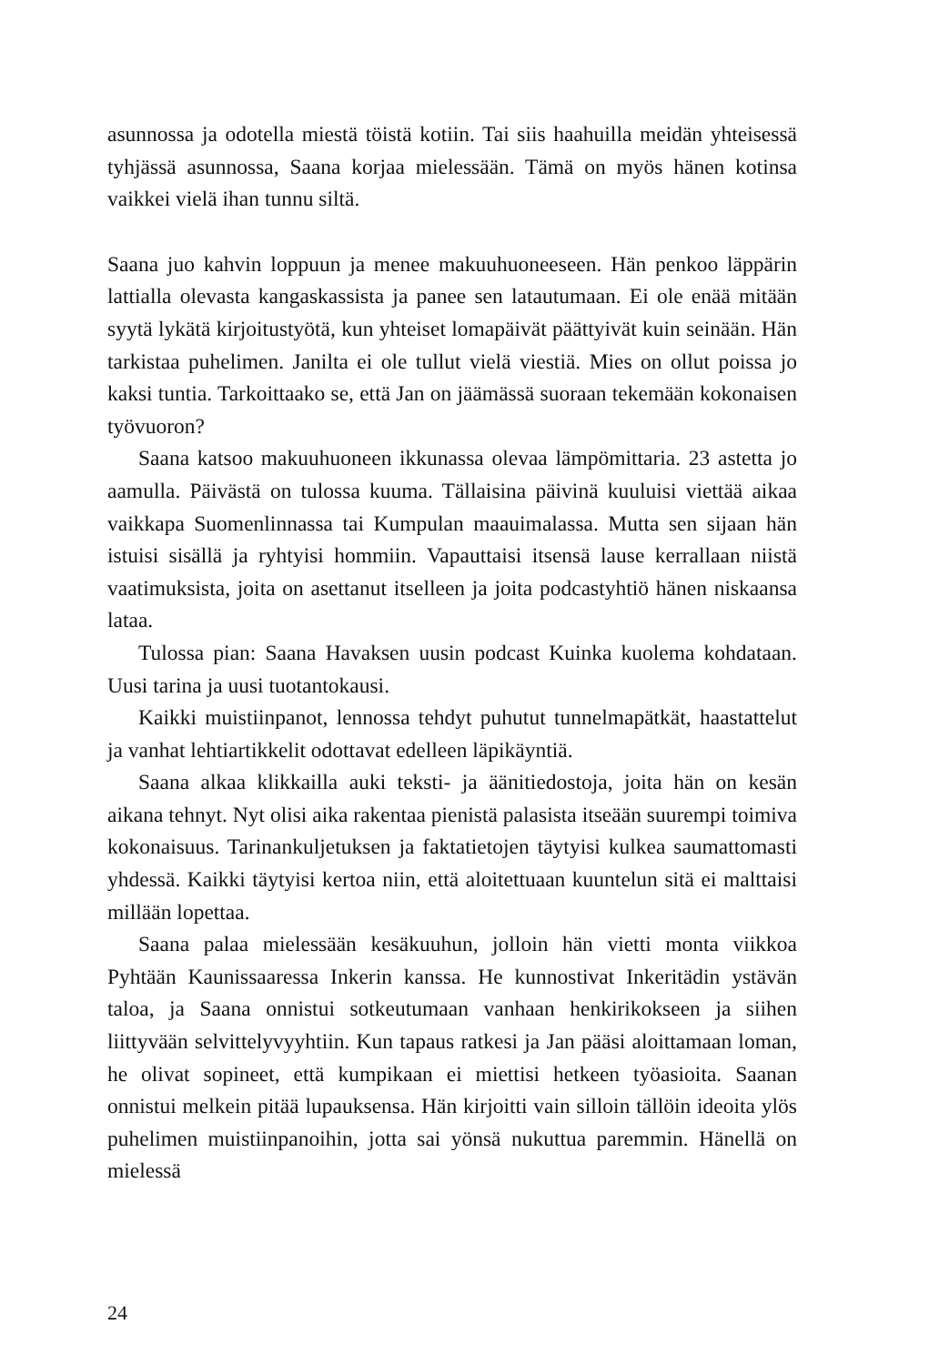asunnossa ja odotella miestä töistä kotiin. Tai siis haahuilla meidän yhteisessä tyhjässä asunnossa, Saana korjaa mielessään. Tämä on myös hänen kotinsa vaikkei vielä ihan tunnu siltä.
Saana juo kahvin loppuun ja menee makuuhuoneeseen. Hän penkoo läppärin lattialla olevasta kangaskassista ja panee sen latautumaan. Ei ole enää mitään syytä lykätä kirjoitustyötä, kun yhteiset lomapäivät päättyivät kuin seinään. Hän tarkistaa puhelimen. Janilta ei ole tullut vielä viestiä. Mies on ollut poissa jo kaksi tuntia. Tarkoittaako se, että Jan on jäämässä suoraan tekemään kokonaisen työvuoron?
Saana katsoo makuuhuoneen ikkunassa olevaa lämpömittaria. 23 astetta jo aamulla. Päivästä on tulossa kuuma. Tällaisina päivinä kuuluisi viettää aikaa vaikkapa Suomenlinnassa tai Kumpulan maauimalassa. Mutta sen sijaan hän istuisi sisällä ja ryhtyisi hommiin. Vapauttaisi itsensä lause kerrallaan niistä vaatimuksista, joita on asettanut itselleen ja joita podcastyhtiö hänen niskaansa lataa.
Tulossa pian: Saana Havaksen uusin podcast Kuinka kuolema kohdataan. Uusi tarina ja uusi tuotantokausi.
Kaikki muistiinpanot, lennossa tehdyt puhutut tunnelmapätkät, haastattelut ja vanhat lehtiartikkelit odottavat edelleen läpikäyntiä.
Saana alkaa klikkailla auki teksti- ja äänitiedostoja, joita hän on kesän aikana tehnyt. Nyt olisi aika rakentaa pienistä palasista itseään suurempi toimiva kokonaisuus. Tarinankuljetuksen ja faktatietojen täytyisi kulkea saumattomasti yhdessä. Kaikki täytyisi kertoa niin, että aloitettuaan kuuntelun sitä ei malttaisi millään lopettaa.
Saana palaa mielessään kesäkuuhun, jolloin hän vietti monta viikkoa Pyhtään Kaunissaaressa Inkerin kanssa. He kunnostivat Inkeritädin ystävän taloa, ja Saana onnistui sotkeutumaan vanhaan henkirikokseen ja siihen liittyvään selvittelyvyyhtiin. Kun tapaus ratkesi ja Jan pääsi aloittamaan loman, he olivat sopineet, että kumpikaan ei miettisi hetkeen työasioita. Saanan onnistui melkein pitää lupauksensa. Hän kirjoitti vain silloin tällöin ideoita ylös puhelimen muistiinpanoihin, jotta sai yönsä nukuttua paremmin. Hänellä on mielessä
24